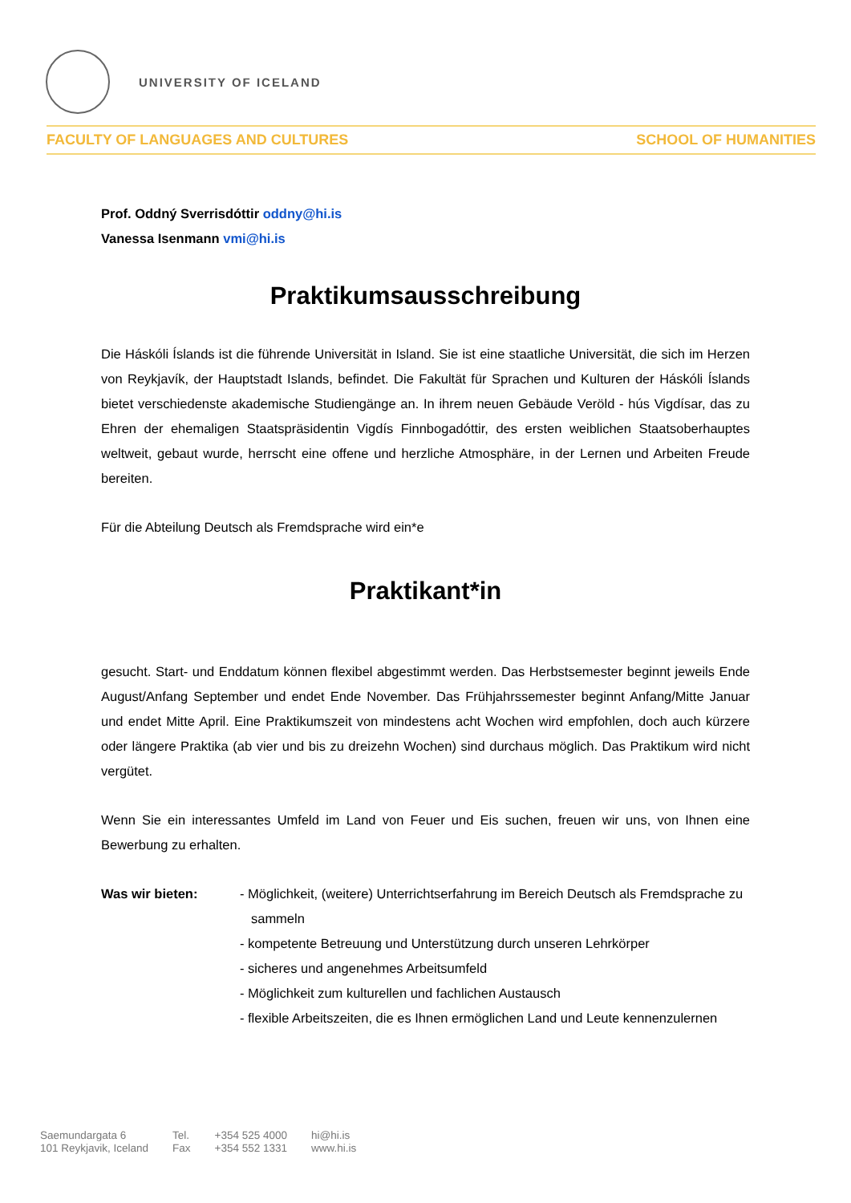UNIVERSITY OF ICELAND
FACULTY OF LANGUAGES AND CULTURES SCHOOL OF HUMANITIES
Prof. Oddný Sverrisdóttir oddny@hi.is
Vanessa Isenmann vmi@hi.is
Praktikumsausschreibung
Die Háskóli Íslands ist die führende Universität in Island. Sie ist eine staatliche Universität, die sich im Herzen von Reykjavík, der Hauptstadt Islands, befindet. Die Fakultät für Sprachen und Kulturen der Háskóli Íslands bietet verschiedenste akademische Studiengänge an. In ihrem neuen Gebäude Veröld - hús Vigdísar, das zu Ehren der ehemaligen Staatspräsidentin Vigdís Finnbogadóttir, des ersten weiblichen Staatsoberhauptes weltweit, gebaut wurde, herrscht eine offene und herzliche Atmosphäre, in der Lernen und Arbeiten Freude bereiten.
Für die Abteilung Deutsch als Fremdsprache wird ein*e
Praktikant*in
gesucht. Start- und Enddatum können flexibel abgestimmt werden. Das Herbstsemester beginnt jeweils Ende August/Anfang September und endet Ende November. Das Frühjahrssemester beginnt Anfang/Mitte Januar und endet Mitte April. Eine Praktikumszeit von mindestens acht Wochen wird empfohlen, doch auch kürzere oder längere Praktika (ab vier und bis zu dreizehn Wochen) sind durchaus möglich. Das Praktikum wird nicht vergütet.
Wenn Sie ein interessantes Umfeld im Land von Feuer und Eis suchen, freuen wir uns, von Ihnen eine Bewerbung zu erhalten.
Was wir bieten: - Möglichkeit, (weitere) Unterrichtserfahrung im Bereich Deutsch als Fremdsprache zu sammeln
- kompetente Betreuung und Unterstützung durch unseren Lehrkörper
- sicheres und angenehmes Arbeitsumfeld
- Möglichkeit zum kulturellen und fachlichen Austausch
- flexible Arbeitszeiten, die es Ihnen ermöglichen Land und Leute kennenzulernen
Saemundargata 6
101 Reykjavik, Iceland
Tel.
Fax
+354 525 4000
+354 552 1331
hi@hi.is
www.hi.is